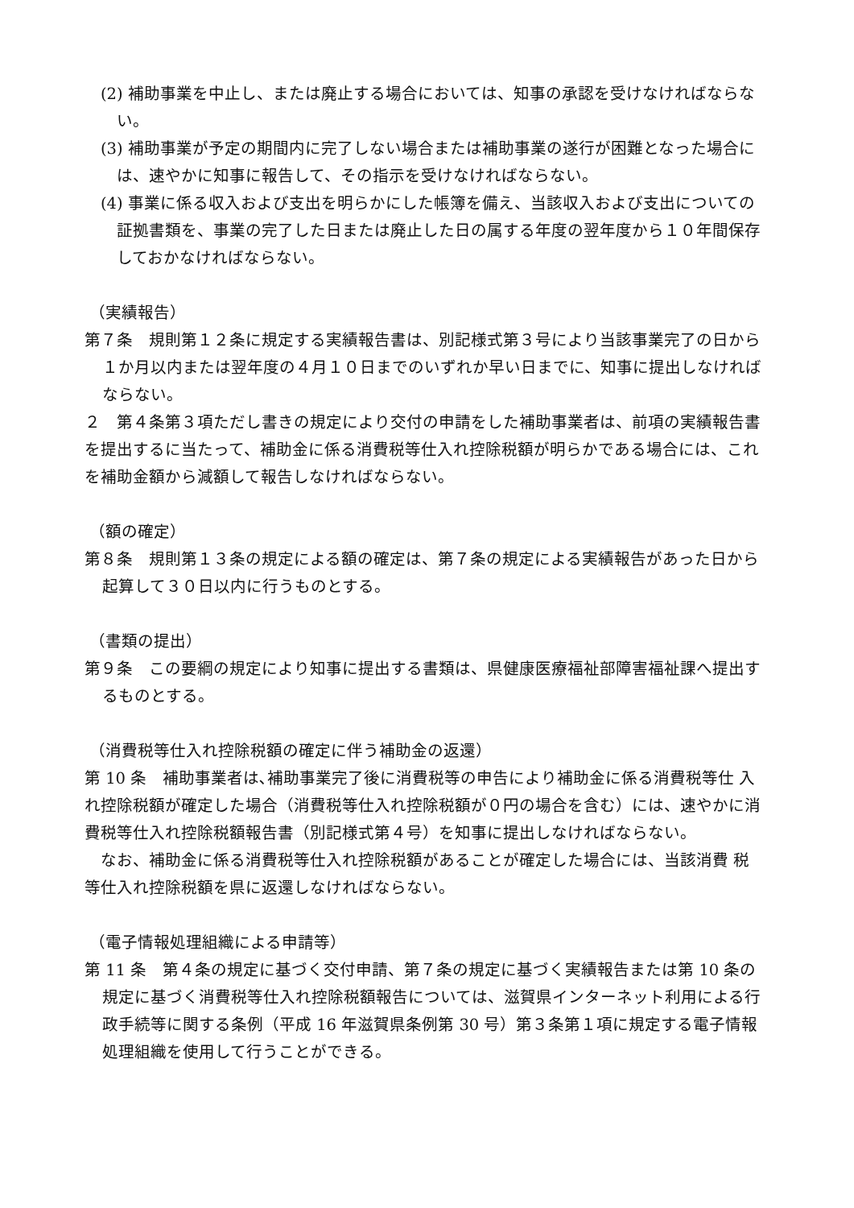(2) 補助事業を中止し、または廃止する場合においては、知事の承認を受けなければならない。
(3) 補助事業が予定の期間内に完了しない場合または補助事業の遂行が困難となった場合には、速やかに知事に報告して、その指示を受けなければならない。
(4) 事業に係る収入および支出を明らかにした帳簿を備え、当該収入および支出についての証拠書類を、事業の完了した日または廃止した日の属する年度の翌年度から１０年間保存しておかなければならない。
（実績報告）
第７条　規則第１２条に規定する実績報告書は、別記様式第３号により当該事業完了の日から１か月以内または翌年度の４月１０日までのいずれか早い日までに、知事に提出しなければならない。
２　第４条第３項ただし書きの規定により交付の申請をした補助事業者は、前項の実績報告書を提出するに当たって、補助金に係る消費税等仕入れ控除税額が明らかである場合には、これを補助金額から減額して報告しなければならない。
（額の確定）
第８条　規則第１３条の規定による額の確定は、第７条の規定による実績報告があった日から起算して３０日以内に行うものとする。
（書類の提出）
第９条　この要綱の規定により知事に提出する書類は、県健康医療福祉部障害福祉課へ提出するものとする。
（消費税等仕入れ控除税額の確定に伴う補助金の返還）
第 10 条　補助事業者は､補助事業完了後に消費税等の申告により補助金に係る消費税等仕 入れ控除税額が確定した場合（消費税等仕入れ控除税額が０円の場合を含む）には、速やかに消費税等仕入れ控除税額報告書（別記様式第４号）を知事に提出しなければならない。
　なお、補助金に係る消費税等仕入れ控除税額があることが確定した場合には、当該消費 税等仕入れ控除税額を県に返還しなければならない。
（電子情報処理組織による申請等）
第 11 条　第４条の規定に基づく交付申請、第７条の規定に基づく実績報告または第 10 条の規定に基づく消費税等仕入れ控除税額報告については、滋賀県インターネット利用による行政手続等に関する条例（平成 16 年滋賀県条例第 30 号）第３条第１項に規定する電子情報処理組織を使用して行うことができる。